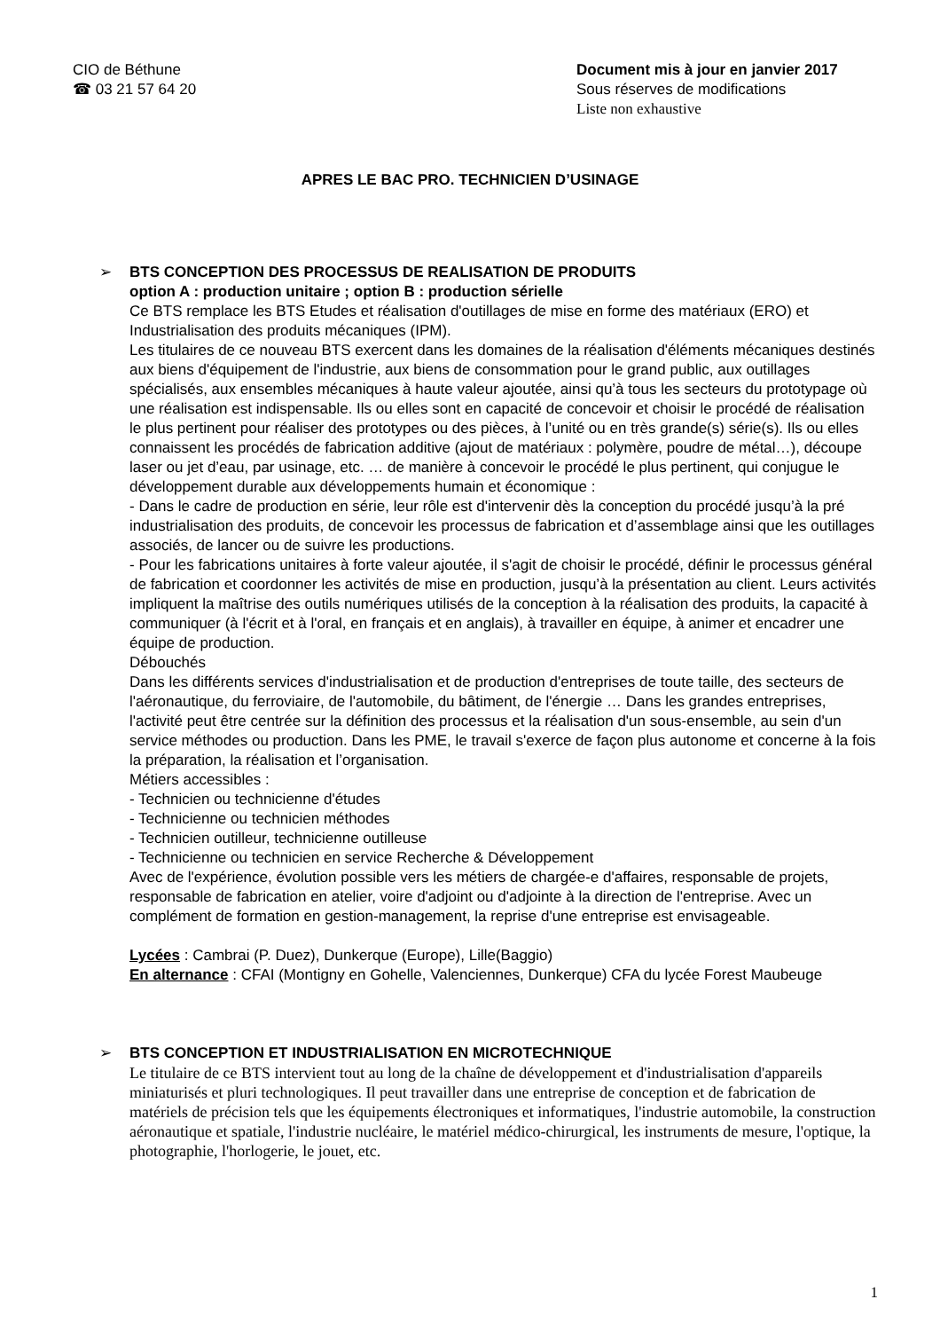CIO de Béthune
☎ 03 21 57 64 20
Document mis à jour en janvier 2017
Sous réserves de modifications
Liste non exhaustive
APRES LE BAC PRO. TECHNICIEN D’USINAGE
➢
BTS CONCEPTION DES PROCESSUS DE REALISATION DE PRODUITS
option A : production unitaire ; option B : production sérielle
Ce BTS remplace les BTS Etudes et réalisation d'outillages de mise en forme des matériaux (ERO) et Industrialisation des produits mécaniques (IPM).
Les titulaires de ce nouveau BTS exercent dans les domaines de la réalisation d'éléments mécaniques destinés aux biens d'équipement de l'industrie, aux biens de consommation pour le grand public, aux outillages spécialisés, aux ensembles mécaniques à haute valeur ajoutée, ainsi qu’à tous les secteurs du prototypage où une réalisation est indispensable. Ils ou elles sont en capacité de concevoir et choisir le procédé de réalisation le plus pertinent pour réaliser des prototypes ou des pièces, à l’unité ou en très grande(s) série(s). Ils ou elles connaissent les procédés de fabrication additive (ajout de matériaux : polymère, poudre de métal…), découpe laser ou jet d’eau, par usinage, etc. … de manière à concevoir le procédé le plus pertinent, qui conjugue le développement durable aux développements humain et économique :
- Dans le cadre de production en série, leur rôle est d'intervenir dès la conception du procédé jusqu’à la pré industrialisation des produits, de concevoir les processus de fabrication et d’assemblage ainsi que les outillages associés, de lancer ou de suivre les productions.
- Pour les fabrications unitaires à forte valeur ajoutée, il s'agit de choisir le procédé, définir le processus général de fabrication et coordonner les activités de mise en production, jusqu’à la présentation au client. Leurs activités impliquent la maîtrise des outils numériques utilisés de la conception à la réalisation des produits, la capacité à communiquer (à l'écrit et à l'oral, en français et en anglais), à travailler en équipe, à animer et encadrer une équipe de production.
Débouchés
Dans les différents services d'industrialisation et de production d'entreprises de toute taille, des secteurs de l'aéronautique, du ferroviaire, de l'automobile, du bâtiment, de l'énergie … Dans les grandes entreprises, l'activité peut être centrée sur la définition des processus et la réalisation d'un sous-ensemble, au sein d'un service méthodes ou production. Dans les PME, le travail s'exerce de façon plus autonome et concerne à la fois la préparation, la réalisation et l’organisation.
Métiers accessibles :
- Technicien ou technicienne d'études
- Technicienne ou technicien méthodes
- Technicien outilleur, technicienne outilleuse
- Technicienne ou technicien en service Recherche & Développement
Avec de l'expérience, évolution possible vers les métiers de chargée-e d'affaires, responsable de projets, responsable de fabrication en atelier, voire d'adjoint ou d'adjointe à la direction de l'entreprise. Avec un complément de formation en gestion-management, la reprise d'une entreprise est envisageable.
Lycées : Cambrai (P. Duez), Dunkerque (Europe), Lille(Baggio)
En alternance : CFAI (Montigny en Gohelle, Valenciennes, Dunkerque) CFA du lycée Forest Maubeuge
➢
BTS CONCEPTION ET INDUSTRIALISATION EN MICROTECHNIQUE
Le titulaire de ce BTS intervient tout au long de la chaîne de développement et d'industrialisation d'appareils miniaturisés et pluri technologiques. Il peut travailler dans une entreprise de conception et de fabrication de matériels de précision tels que les équipements électroniques et informatiques, l'industrie automobile, la construction aéronautique et spatiale, l'industrie nucléaire, le matériel médico-chirurgical, les instruments de mesure, l'optique, la photographie, l'horlogerie, le jouet, etc.
1